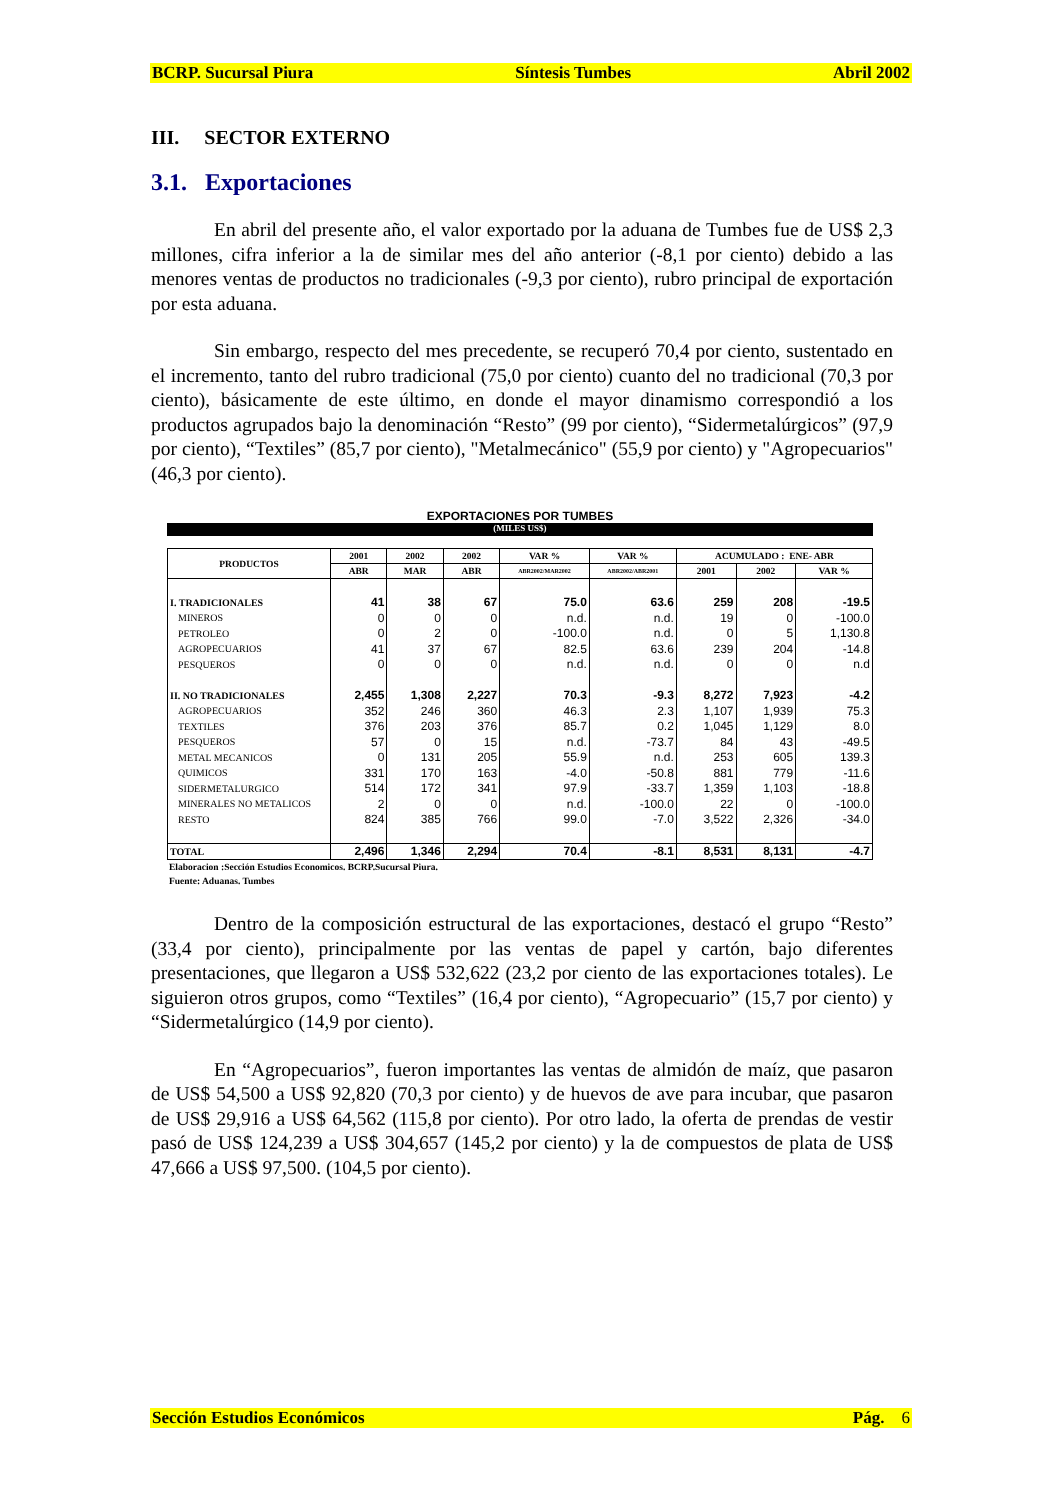BCRP. Sucursal Piura Síntesis Tumbes Abril 2002
III. SECTOR EXTERNO
3.1. Exportaciones
En abril del presente año, el valor exportado por la aduana de Tumbes fue de US$ 2,3 millones, cifra inferior a la de similar mes del año anterior (-8,1 por ciento) debido a las menores ventas de productos no tradicionales (-9,3 por ciento), rubro principal de exportación por esta aduana.
Sin embargo, respecto del mes precedente, se recuperó 70,4 por ciento, sustentado en el incremento, tanto del rubro tradicional (75,0 por ciento) cuanto del no tradicional (70,3 por ciento), básicamente de este último, en donde el mayor dinamismo correspondió a los productos agrupados bajo la denominación “Resto” (99 por ciento), “Sidermetalúrgicos” (97,9 por ciento), “Textiles” (85,7 por ciento), "Metalmecánico" (55,9 por ciento) y "Agropecuarios" (46,3 por ciento).
EXPORTACIONES POR TUMBES
(MILES US$)
| PRODUCTOS | 2001 | 2002 | 2002 | VAR % | VAR % | ACUMULADO : ENE- ABR | | |
| --- | --- | --- | --- | --- | --- | --- | --- | --- |
| | ABR | MAR | ABR | ABR2002/MAR2002 | ABR2002/ABR2001 | 2001 | 2002 | VAR % |
| I. TRADICIONALES | 41 | 38 | 67 | 75.0 | 63.6 | 259 | 208 | -19.5 |
| MINEROS | 0 | 0 | 0 | n.d. | n.d. | 19 | 0 | -100.0 |
| PETROLEO | 0 | 2 | 0 | -100.0 | n.d. | 0 | 5 | 1,130.8 |
| AGROPECUARIOS | 41 | 37 | 67 | 82.5 | 63.6 | 239 | 204 | -14.8 |
| PESQUEROS | 0 | 0 | 0 | n.d. | n.d. | 0 | 0 | n.d |
| II. NO TRADICIONALES | 2,455 | 1,308 | 2,227 | 70.3 | -9.3 | 8,272 | 7,923 | -4.2 |
| AGROPECUARIOS | 352 | 246 | 360 | 46.3 | 2.3 | 1,107 | 1,939 | 75.3 |
| TEXTILES | 376 | 203 | 376 | 85.7 | 0.2 | 1,045 | 1,129 | 8.0 |
| PESQUEROS | 57 | 0 | 15 | n.d. | -73.7 | 84 | 43 | -49.5 |
| METAL MECANICOS | 0 | 131 | 205 | 55.9 | n.d. | 253 | 605 | 139.3 |
| QUIMICOS | 331 | 170 | 163 | -4.0 | -50.8 | 881 | 779 | -11.6 |
| SIDERMETALURGICO | 514 | 172 | 341 | 97.9 | -33.7 | 1,359 | 1,103 | -18.8 |
| MINERALES NO METALICOS | 2 | 0 | 0 | n.d. | -100.0 | 22 | 0 | -100.0 |
| RESTO | 824 | 385 | 766 | 99.0 | -7.0 | 3,522 | 2,326 | -34.0 |
| TOTAL | 2,496 | 1,346 | 2,294 | 70.4 | -8.1 | 8,531 | 8,131 | -4.7 |
Elaboracion :Sección Estudios Economicos. BCRP.Sucursal Piura.
Fuente: Aduanas. Tumbes
Dentro de la composición estructural de las exportaciones, destacó el grupo “Resto” (33,4 por ciento), principalmente por las ventas de papel y cartón, bajo diferentes presentaciones, que llegaron a US$ 532,622 (23,2 por ciento de las exportaciones totales). Le siguieron otros grupos, como “Textiles” (16,4 por ciento), “Agropecuario” (15,7 por ciento) y “Sidermetalúrgico (14,9 por ciento).
En “Agropecuarios”, fueron importantes las ventas de almidón de maíz, que pasaron de US$ 54,500 a US$ 92,820 (70,3 por ciento) y de huevos de ave para incubar, que pasaron de US$ 29,916 a US$ 64,562 (115,8 por ciento). Por otro lado, la oferta de prendas de vestir pasó de US$ 124,239 a US$ 304,657 (145,2 por ciento) y la de compuestos de plata de US$ 47,666 a US$ 97,500. (104,5 por ciento).
Sección Estudios Económicos Pág. 6